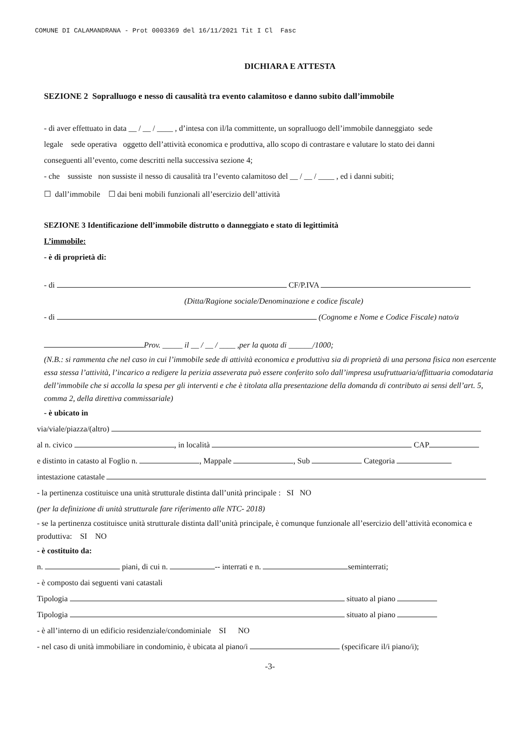COMUNE DI CALAMANDRANA - Prot 0003369 del 16/11/2021 Tit I Cl Fasc
DICHIARA E ATTESTA
SEZIONE 2 Sopralluogo e nesso di causalità tra evento calamitoso e danno subito dall’immobile
- di aver effettuato in data __ / __ / ____ , d’intesa con il/la committente, un sopralluogo dell’immobile danneggiato sede legale sede operativa oggetto dell’attività economica e produttiva, allo scopo di contrastare e valutare lo stato dei danni conseguenti all’evento, come descritti nella successiva sezione 4;
- che sussiste non sussiste il nesso di causalità tra l’evento calamitoso del __ / __ / ____ , ed i danni subiti;
☐ dall’immobile ☐ dai beni mobili funzionali all’esercizio dell’attività
SEZIONE 3 Identificazione dell’immobile distrutto o danneggiato e stato di legittimità
L’immobile:
- è di proprietà di:
- di CF/P.IVA
(Ditta/Ragione sociale/Denominazione e codice fiscale)
- di (Cognome e Nome e Codice Fiscale) nato/a
Prov. _____ il __ / __ / ____ ,per la quota di ______/1000;
(N.B.: si rammenta che nel caso in cui l’immobile sede di attività economica e produttiva sia di proprietà di una persona fisica non esercente essa stessa l’attività, l’incarico a redigere la perizia asseverata può essere conferito solo dall’impresa usufruttuaria/affittuaria comodataria dell’immobile che si accolla la spesa per gli interventi e che è titolata alla presentazione della domanda di contributo ai sensi dell’art. 5, comma 2, della direttiva commissariale)
- è ubicato in
via/viale/piazza/(altro)
al n. civico , in località CAP
e distinto in catasto al Foglio n. , Mappale , Sub Categoria
intestazione catastale
- la pertinenza costituisce una unità strutturale distinta dall’unità principale : SI NO
(per la definizione di unità strutturale fare riferimento alle NTC- 2018)
- se la pertinenza costituisce unità strutturale distinta dall’unità principale, è comunque funzionale all’esercizio dell’attività economica e produttiva: SI NO
- è costituito da:
n. piani, di cui n. -- interrati e n. seminterrati;
- è composto dai seguenti vani catastali
Tipologia situato al piano
Tipologia situato al piano
- è all’interno di un edificio residenziale/condominiale SI NO
- nel caso di unità immobiliare in condominio, è ubicata al piano/i (specificare il/i piano/i);
-3-